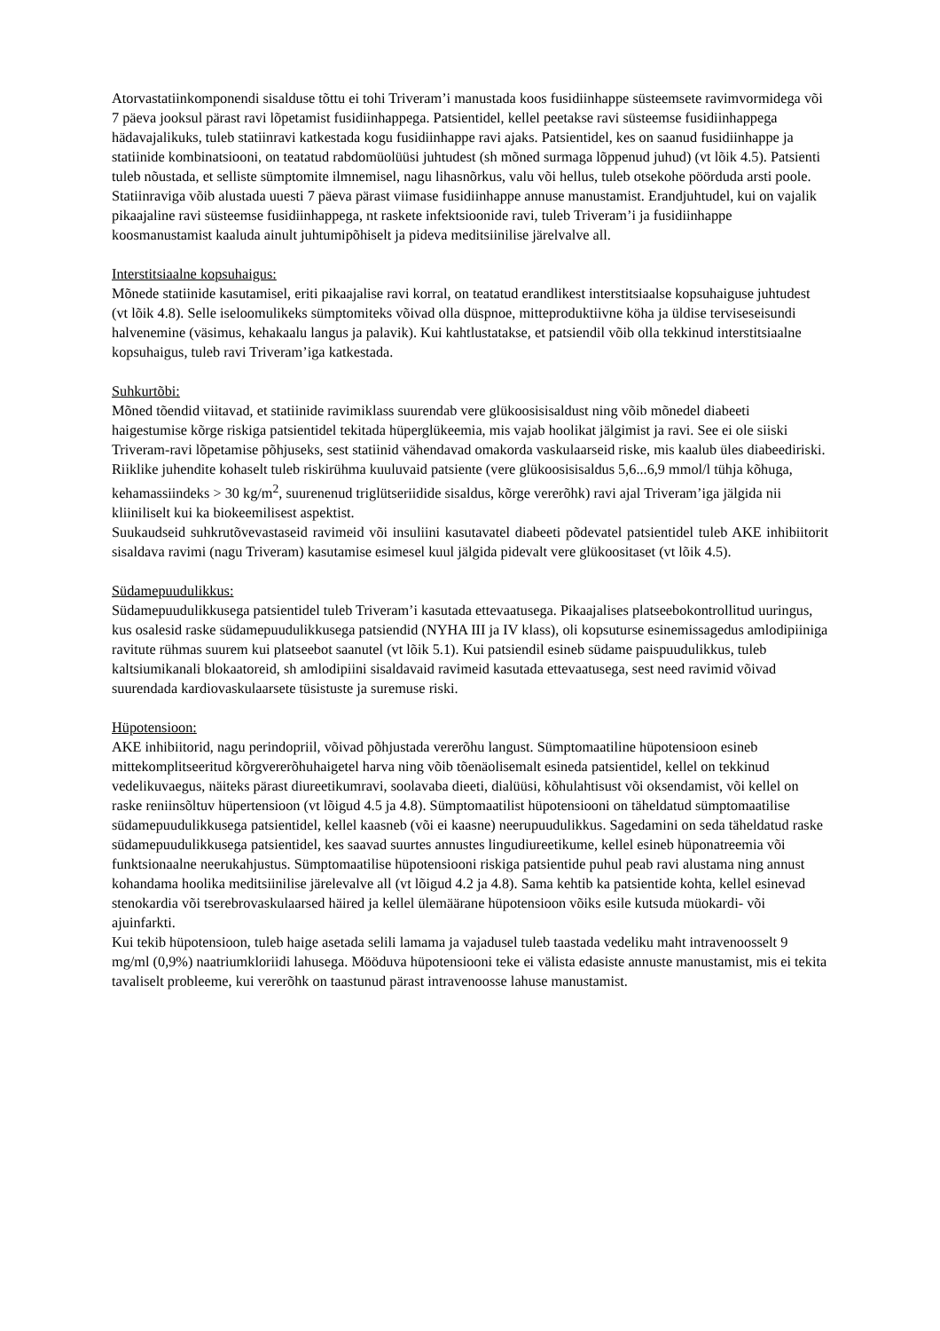Atorvastatiinkomponendi sisalduse tõttu ei tohi Triveram’i manustada koos fusidiinhappe süsteemsete ravimvormidega või 7 päeva jooksul pärast ravi lõpetamist fusidiinhappega. Patsientidel, kellel peetakse ravi süsteemse fusidiinhappega hädavajalikuks, tuleb statiinravi katkestada kogu fusidiinhappe ravi ajaks. Patsientidel, kes on saanud fusidiinhappe ja statiinide kombinatsiooni, on teatatud rabdomüolüüsi juhtudest (sh mõned surmaga lõppenud juhud) (vt lõik 4.5). Patsienti tuleb nõustada, et selliste sümptomite ilmnemisel, nagu lihasnõrkus, valu või hellus, tuleb otsekohe pöörduda arsti poole.
Statiinraviga võib alustada uuesti 7 päeva pärast viimase fusidiinhappe annuse manustamist. Erandjuhtudel, kui on vajalik pikaajaline ravi süsteemse fusidiinhappega, nt raskete infektsioonide ravi, tuleb Triveram’i ja fusidiinhappe koosmanustamist kaaluda ainult juhtumipõhiselt ja pideva meditsiinilise järelvalve all.
Interstitsiaalne kopsuhaigus:
Mõnede statiinide kasutamisel, eriti pikaajalise ravi korral, on teatatud erandlikest interstitsiaalse kopsuhaiguse juhtudest (vt lõik 4.8). Selle iseloomulikeks sümptomiteks võivad olla düspnoe, mitteproduktiivne köha ja üldise terviseseisundi halvenemine (väsimus, kehakaalu langus ja palavik). Kui kahtlustatakse, et patsiendil võib olla tekkinud interstitsiaalne kopsuhaigus, tuleb ravi Triveram’iga katkestada.
Suhkurtõbi:
Mõned tõendid viitavad, et statiinide ravimiklass suurendab vere glükoosisisaldust ning võib mõnedel diabeeti haigestumise kõrge riskiga patsientidel tekitada hüperglükeemia, mis vajab hoolikat jälgimist ja ravi. See ei ole siiski Triveram-ravi lõpetamise põhjuseks, sest statiinid vähendavad omakorda vaskulaarseid riske, mis kaalub üles diabeediriski. Riiklike juhendite kohaselt tuleb riskirühma kuuluvaid patsiente (vere glükoosisisaldus 5,6...6,9 mmol/l tühja kõhuga, kehamassiindeks > 30 kg/m<sup>2</sup>, suurenenud triglütseriidide sisaldus, kõrge vererõhk) ravi ajal Triveram’iga jälgida nii kliiniliselt kui ka biokeemilisest aspektist.
Suukaudseid suhkrutõvevastaseid ravimeid või insuliini kasutavatel diabeeti põdevatel patsientidel tuleb AKE inhibiitorit sisaldava ravimi (nagu Triveram) kasutamise esimesel kuul jälgida pidevalt vere glükoositaset (vt lõik 4.5).
Südamepuudulikkus:
Südamepuudulikkusega patsientidel tuleb Triveram’i kasutada ettevaatusega. Pikaajalises platseebokontrollitud uuringus, kus osalesid raske südamepuudulikkusega patsiendid (NYHA III ja IV klass), oli kopsuturse esinemissagedus amlodipiiniga ravitute rühmas suurem kui platseebot saanutel (vt lõik 5.1). Kui patsiendil esineb südame paispuudulikkus, tuleb kaltsiumikanali blokaatoreid, sh amlodipiini sisaldavaid ravimeid kasutada ettevaatusega, sest need ravimid võivad suurendada kardiovaskulaarsete tüsistuste ja suremuse riski.
Hüpotensioon:
AKE inhibiitorid, nagu perindopriil, võivad põhjustada vererõhu langust. Sümptomaatiline hüpotensioon esineb mittekomplitseeritud kõrgvererõhuhaigetel harva ning võib tõenäolisemalt esineda patsientidel, kellel on tekkinud vedelikuvaegus, näiteks pärast diureetikumravi, soolavaba dieeti, dialüüsi, kõhulahtisust või oksendamist, või kellel on raske reniinsõltuv hüpertensioon (vt lõigud 4.5 ja 4.8). Sümptomaatilist hüpotensiooni on täheldatud sümptomaatilise südamepuudulikkusega patsientidel, kellel kaasneb (või ei kaasne) neerupuudulikkus. Sagedamini on seda täheldatud raske südamepuudulikkusega patsientidel, kes saavad suurtes annustes lingudiureetikume, kellel esineb hüponatreemia või funktsionaalne neerukahjustus. Sümptomaatilise hüpotensiooni riskiga patsientide puhul peab ravi alustama ning annust kohandama hoolika meditsiinilise järelevalve all (vt lõigud 4.2 ja 4.8). Sama kehtib ka patsientide kohta, kellel esinevad stenokardia või tserebrovaskulaarsed häired ja kellel ülemäärane hüpotensioon võiks esile kutsuda müokardi- või ajuinfarkti.
Kui tekib hüpotensioon, tuleb haige asetada selili lamama ja vajadusel tuleb taastada vedeliku maht intravenoosselt 9 mg/ml (0,9%) naatriumkloriidi lahusega. Mööduva hüpotensiooni teke ei välista edasiste annuste manustamist, mis ei tekita tavaliselt probleeme, kui vererõhk on taastunud pärast intravenoosse lahuse manustamist.